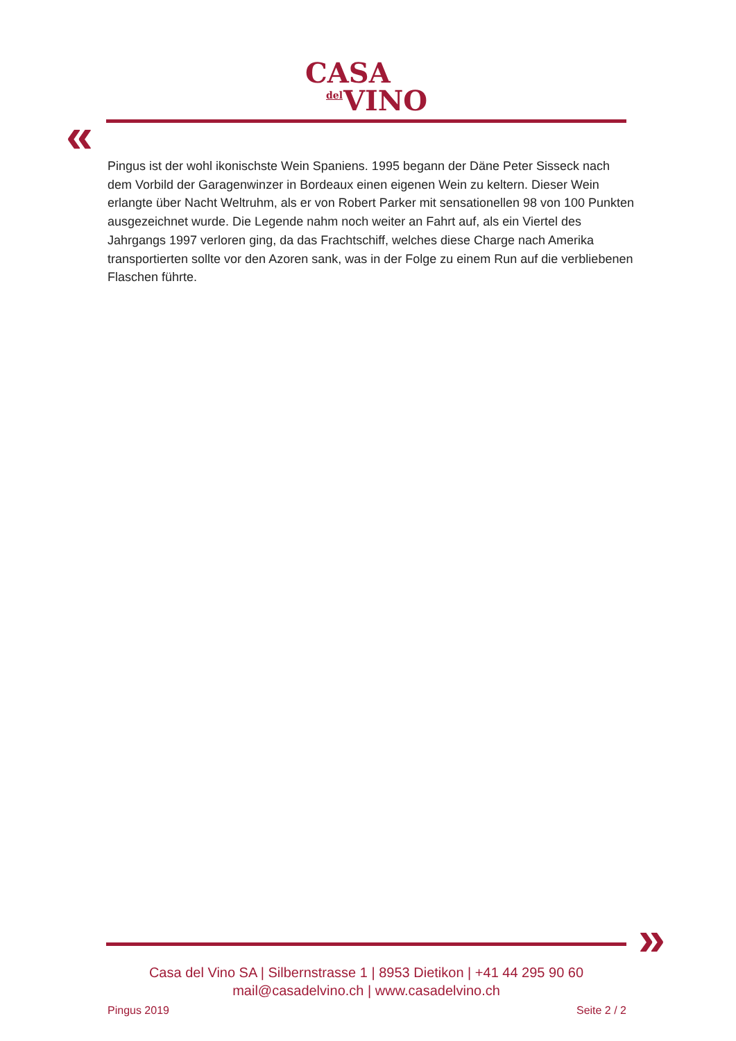CASA
del
VINO
«
Pingus ist der wohl ikonischste Wein Spaniens. 1995 begann der Däne Peter Sisseck nach dem Vorbild der Garagenwinzer in Bordeaux einen eigenen Wein zu keltern. Dieser Wein erlangte über Nacht Weltruhm, als er von Robert Parker mit sensationellen 98 von 100 Punkten ausgezeichnet wurde. Die Legende nahm noch weiter an Fahrt auf, als ein Viertel des Jahrgangs 1997 verloren ging, da das Frachtschiff, welches diese Charge nach Amerika transportierten sollte vor den Azoren sank, was in der Folge zu einem Run auf die verbliebenen Flaschen führte.
»
Casa del Vino SA | Silbernstrasse 1 | 8953 Dietikon | +41 44 295 90 60
mail@casadelvino.ch | www.casadelvino.ch
Pingus 2019 Seite 2 / 2